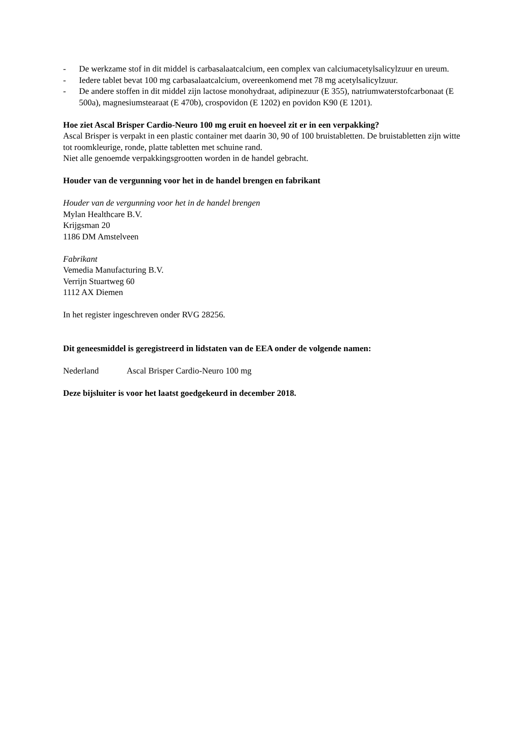- De werkzame stof in dit middel is carbasalaatcalcium, een complex van calciumacetylsalicylzuur en ureum.
- Iedere tablet bevat 100 mg carbasalaatcalcium, overeenkomend met 78 mg acetylsalicylzuur.
- De andere stoffen in dit middel zijn lactose monohydraat, adipinezuur (E 355), natriumwaterstofcarbonaat (E 500a), magnesiumstearaat (E 470b), crospovidon (E 1202) en povidon K90 (E 1201).
Hoe ziet Ascal Brisper Cardio-Neuro 100 mg eruit en hoeveel zit er in een verpakking?
Ascal Brisper is verpakt in een plastic container met daarin 30, 90 of 100 bruistabletten. De bruistabletten zijn witte tot roomkleurige, ronde, platte tabletten met schuine rand.
Niet alle genoemde verpakkingsgrootten worden in de handel gebracht.
Houder van de vergunning voor het in de handel brengen en fabrikant
Houder van de vergunning voor het in de handel brengen
Mylan Healthcare B.V.
Krijgsman 20
1186 DM Amstelveen
Fabrikant
Vemedia Manufacturing B.V.
Verrijn Stuartweg 60
1112 AX Diemen
In het register ingeschreven onder RVG 28256.
Dit geneesmiddel is geregistreerd in lidstaten van de EEA onder de volgende namen:
Nederland Ascal Brisper Cardio-Neuro 100 mg
Deze bijsluiter is voor het laatst goedgekeurd in december 2018.